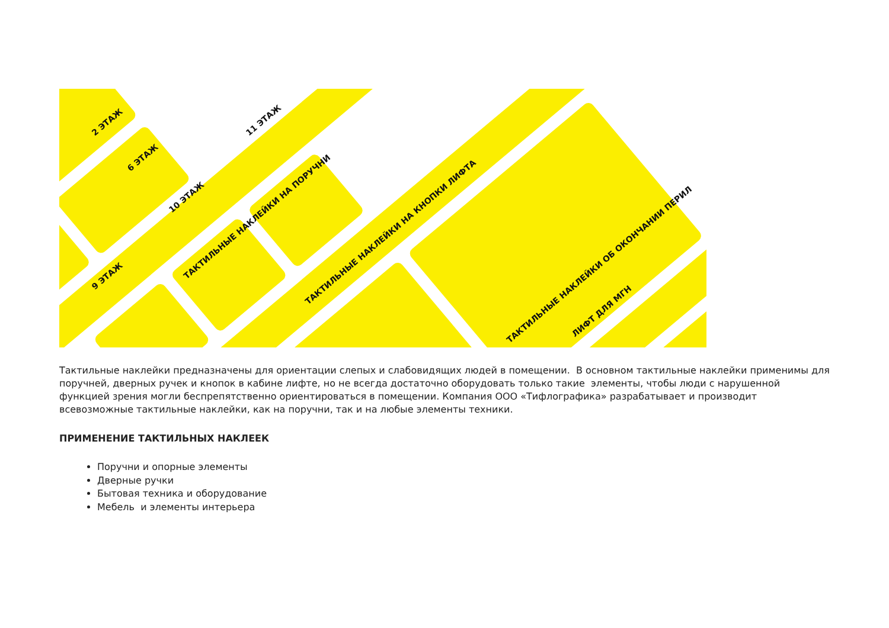ТАКТИЛЬНЫЕ НАКЛЕЙКИ НА ПОРУЧНИ
ТАКТИЛЬНЫЕ НАКЛЕЙКИ НА КНОПКИ ЛИФТА
ТАКТИЛЬНЫЕ НАКЛЕЙКИ ОБ ОКОНЧАНИИ ПЕРИЛ
2 ЭТАЖ
6 ЭТАЖ
10 ЭТАЖ
9 ЭТАЖ
11 ЭТАЖ
ЛИФТ ДЛЯ МГН
Тактильные наклейки предназначены для ориентации слепых и слабовидящих людей в помещении. В основном тактильные наклейки применимы для поручней, дверных ручек и кнопок в кабине лифте, но не всегда достаточно оборудовать только такие элементы, чтобы люди с нарушенной функцией зрения могли беспрепятственно ориентироваться в помещении. Компания ООО «Тифлографика» разрабатывает и производит всевозможные тактильные наклейки, как на поручни, так и на любые элементы техники.
ПРИМЕНЕНИЕ ТАКТИЛЬНЫХ НАКЛЕЕК
Поручни и опорные элементы
Дверные ручки
Бытовая техника и оборудование
Мебель и элементы интерьера